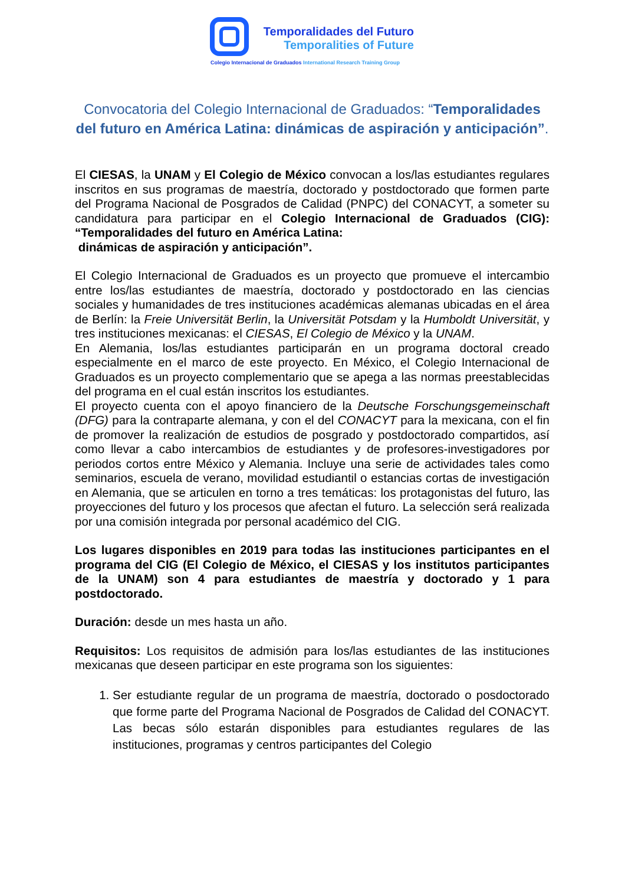Temporalidades del Futuro
Temporalities of Future
Colegio Internacional de Graduados International Research Training Group
Convocatoria del Colegio Internacional de Graduados: “Temporalidades del futuro en América Latina: dinámicas de aspiración y anticipación”.
El CIESAS, la UNAM y El Colegio de México convocan a los/las estudiantes regulares inscritos en sus programas de maestría, doctorado y postdoctorado que formen parte del Programa Nacional de Posgrados de Calidad (PNPC) del CONACYT, a someter su candidatura para participar en el Colegio Internacional de Graduados (CIG): “Temporalidades del futuro en América Latina:
dinámicas de aspiración y anticipación”.
El Colegio Internacional de Graduados es un proyecto que promueve el intercambio entre los/las estudiantes de maestría, doctorado y postdoctorado en las ciencias sociales y humanidades de tres instituciones académicas alemanas ubicadas en el área de Berlín: la Freie Universität Berlin, la Universität Potsdam y la Humboldt Universität, y tres instituciones mexicanas: el CIESAS, El Colegio de México y la UNAM.
En Alemania, los/las estudiantes participarán en un programa doctoral creado especialmente en el marco de este proyecto. En México, el Colegio Internacional de Graduados es un proyecto complementario que se apega a las normas preestablecidas del programa en el cual están inscritos los estudiantes.
El proyecto cuenta con el apoyo financiero de la Deutsche Forschungsgemeinschaft (DFG) para la contraparte alemana, y con el del CONACYT para la mexicana, con el fin de promover la realización de estudios de posgrado y postdoctorado compartidos, así como llevar a cabo intercambios de estudiantes y de profesores-investigadores por periodos cortos entre México y Alemania. Incluye una serie de actividades tales como seminarios, escuela de verano, movilidad estudiantil o estancias cortas de investigación en Alemania, que se articulen en torno a tres temáticas: los protagonistas del futuro, las proyecciones del futuro y los procesos que afectan el futuro. La selección será realizada por una comisión integrada por personal académico del CIG.
Los lugares disponibles en 2019 para todas las instituciones participantes en el programa del CIG (El Colegio de México, el CIESAS y los institutos participantes de la UNAM) son 4 para estudiantes de maestría y doctorado y 1 para postdoctorado.
Duración: desde un mes hasta un año.
Requisitos: Los requisitos de admisión para los/las estudiantes de las instituciones mexicanas que deseen participar en este programa son los siguientes:
1. Ser estudiante regular de un programa de maestría, doctorado o posdoctorado que forme parte del Programa Nacional de Posgrados de Calidad del CONACYT. Las becas sólo estarán disponibles para estudiantes regulares de las instituciones, programas y centros participantes del Colegio